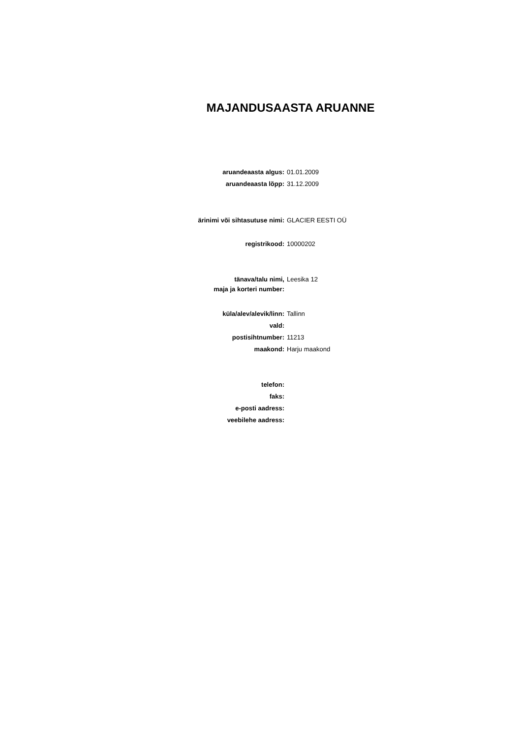MAJANDUSAASTA ARUANNE
aruandeaasta algus: 01.01.2009
aruandeaasta lõpp: 31.12.2009
ärinimi või sihtasutuse nimi: GLACIER EESTI OÜ
registrikood: 10000202
tänava/talu nimi,
maja ja korteri number:
Leesika 12
küla/alev/alevik/linn: Tallinn
vald:
postisihtnumber: 11213
maakond: Harju maakond
telefon:
faks:
e-posti aadress:
veebilehe aadress: